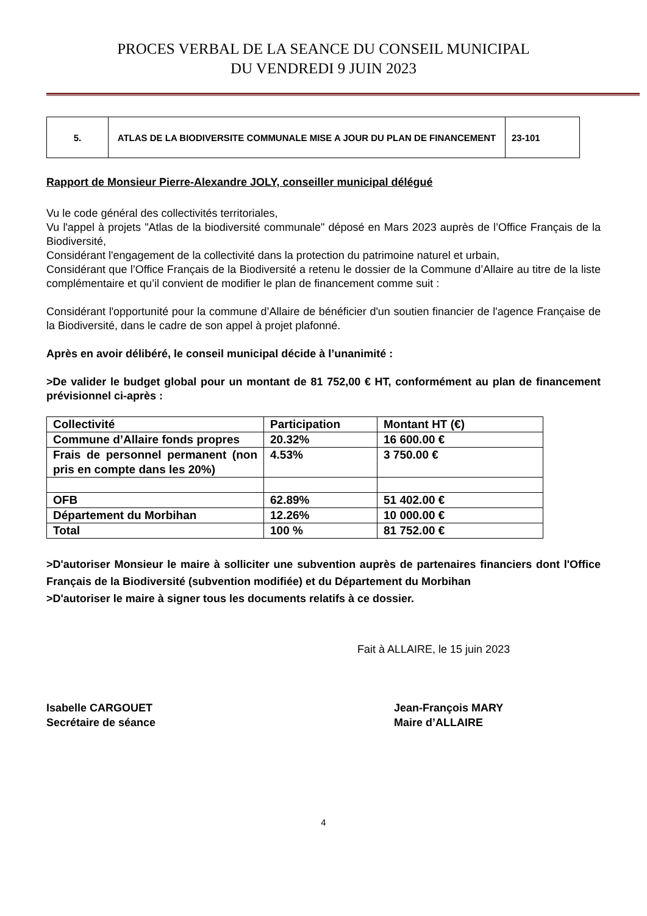PROCES VERBAL DE LA SEANCE DU CONSEIL MUNICIPAL
DU VENDREDI 9 JUIN 2023
| 5. | ATLAS DE LA BIODIVERSITE COMMUNALE MISE A JOUR DU PLAN DE FINANCEMENT | 23-101 |
Rapport de Monsieur Pierre-Alexandre JOLY, conseiller municipal délégué
Vu le code général des collectivités territoriales,
Vu l'appel à projets "Atlas de la biodiversité communale" déposé en Mars 2023 auprès de l’Office Français de la Biodiversité,
Considérant l'engagement de la collectivité dans la protection du patrimoine naturel et urbain,
Considérant que l’Office Français de la Biodiversité a retenu le dossier de la Commune d’Allaire au titre de la liste complémentaire et qu’il convient de modifier le plan de financement comme suit :
Considérant l'opportunité pour la commune d’Allaire de bénéficier d'un soutien financier de l'agence Française de la Biodiversité, dans le cadre de son appel à projet plafonné.
Après en avoir délibéré, le conseil municipal décide à l’unanimité :
>De valider le budget global pour un montant de 81 752,00 € HT, conformément au plan de financement prévisionnel ci-après :
| Collectivité | Participation | Montant HT (€) |
| Commune d’Allaire fonds propres | 20.32% | 16 600.00 € |
| Frais de personnel permanent (non pris en compte dans les 20%) | 4.53% | 3 750.00 € |
| OFB | 62.89% | 51 402.00 € |
| Département du Morbihan | 12.26% | 10 000.00 € |
| Total | 100 % | 81 752.00 € |
>D'autoriser Monsieur le maire à solliciter une subvention auprès de partenaires financiers dont l'Office Français de la Biodiversité (subvention modifiée) et du Département du Morbihan
>D'autoriser le maire à signer tous les documents relatifs à ce dossier.
Fait à ALLAIRE, le 15 juin 2023
Isabelle CARGOUET
Secrétaire de séance
Jean-François MARY
Maire d’ALLAIRE
4